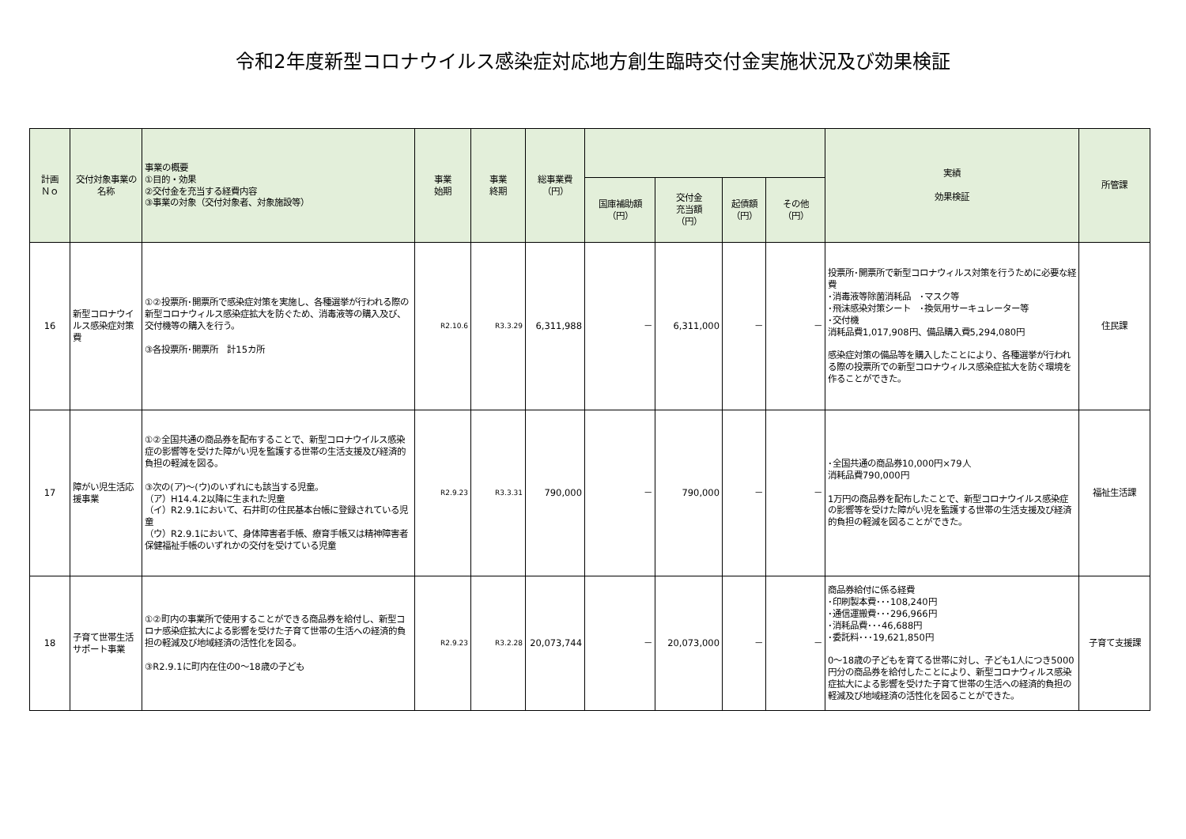令和2年度新型コロナウイルス感染症対応地方創生臨時交付金実施状況及び効果検証
| 計画 Ｎｏ | 交付対象事業の名称 | 事業の概要 ①目的・効果 ②交付金を充当する経費内容 ③事業の対象（交付対象者、対象施設等） | 事業 始期 | 事業 終期 | 総事業費 （円） | | | | | 実績 効果検証 | 所管課 |
| --- | --- | --- | --- | --- | --- | --- | --- | --- | --- | --- | --- |
| | | | | | | 国庫補助額 （円） | 交付金 充当額 （円） | 起債額 （円） | その他 （円） | | |
| 16 | 新型コロナウイルス感染症対策費 | ①②投票所･開票所で感染症対策を実施し、各種選挙が行われる際の新型コロナウィルス感染症拡大を防ぐため、消毒液等の購入及び、交付機等の購入を行う。 ③各投票所･開票所 計15カ所 | R2.10.6 | R3.3.29 | 6,311,988 | － | 6,311,000 | － | － | 投票所･開票所で新型コロナウィルス対策を行うために必要な経費 ･消毒液等除菌消耗品 ･マスク等 ･飛沫感染対策シート ･換気用サーキュレーター等 ･交付機 消耗品費1,017,908円、備品購入費5,294,080円 感染症対策の備品等を購入したことにより、各種選挙が行われる際の投票所での新型コロナウィルス感染症拡大を防ぐ環境を作ることができた。 | 住民課 |
| 17 | 障がい児生活応援事業 | ①②全国共通の商品券を配布することで、新型コロナウイルス感染症の影響等を受けた障がい児を監護する世帯の生活支援及び経済的負担の軽減を図る。 ③次の(ア)～(ウ)のいずれにも該当する児童。 （ア）H14.4.2以降に生まれた児童 （イ）R2.9.1において、石井町の住民基本台帳に登録されている児童 （ウ）R2.9.1において、身体障害者手帳、療育手帳又は精神障害者保健福祉手帳のいずれかの交付を受けている児童 | R2.9.23 | R3.3.31 | 790,000 | － | 790,000 | － | － | ･全国共通の商品券10,000円×79人 消耗品費790,000円 1万円の商品券を配布したことで、新型コロナウイルス感染症の影響等を受けた障がい児を監護する世帯の生活支援及び経済的負担の軽減を図ることができた。 | 福祉生活課 |
| 18 | 子育て世帯生活サポート事業 | ①②町内の事業所で使用することができる商品券を給付し、新型コロナ感染症拡大による影響を受けた子育て世帯の生活への経済的負担の軽減及び地域経済の活性化を図る。 ③R2.9.1に町内在住の0～18歳の子ども | R2.9.23 | R3.2.28 | 20,073,744 | － | 20,073,000 | － | － | 商品券給付に係る経費 ･印刷製本費･･･108,240円 ･通信運搬費･･･296,966円 ･消耗品費･･･46,688円 ･委託料･･･19,621,850円 0～18歳の子どもを育てる世帯に対し、子ども1人につき5000円分の商品券を給付したことにより、新型コロナウィルス感染症拡大による影響を受けた子育て世帯の生活への経済的負担の軽減及び地域経済の活性化を図ることができた。 | 子育て支援課 |